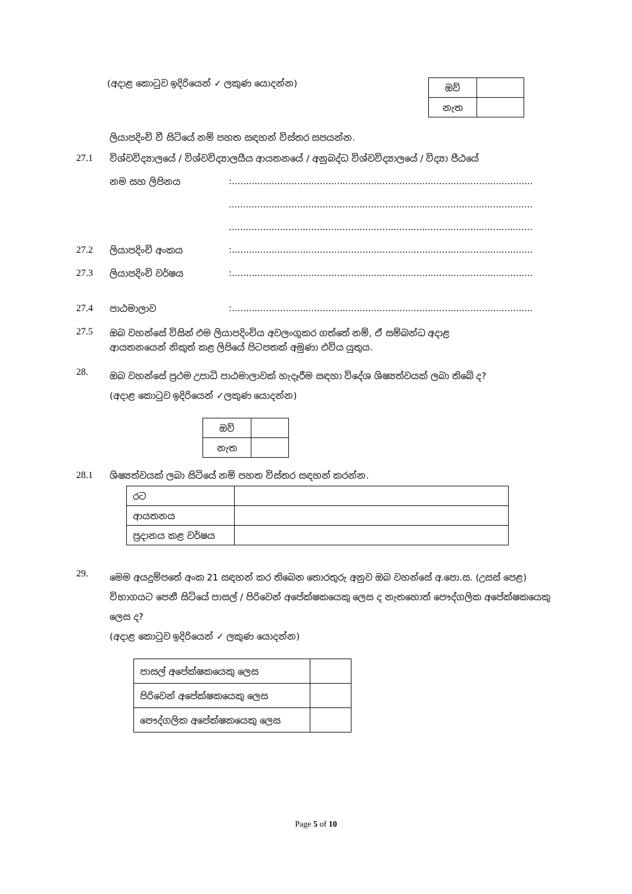(අදාළ කොටුව ඉදිරියෙන් ✓ ලකුණ යොදන්න)
| ඔව් | |
| නැත | |
ලියාපදිංචි වී සිටියේ නම් පහත සඳහන් විස්තර සපයන්න.
27.1 විශ්වවිද්‍යාලයේ / විශ්වවිද්‍යාලයීය ආයතනයේ / අනුබද්ධ විශ්වවිද්‍යාලයේ / විද්‍යා පීඨයේ
නම සහ ලිපිනය:..........................................................................................................
...........................................................................................................
...........................................................................................................
27.2 ලියාපදිංචි අංකය:..........................................................................................................
27.3 ලියාපදිංචි වර්ෂය:..........................................................................................................
27.4 පාඨමාලාව:..........................................................................................................
27.5 ඔබ වහන්සේ විසින් එම ලියාපදිංචිය අවලංගුකර ගත්තේ නම්, ඒ සම්බන්ධ අදාළ
ආයතනයෙන් නිකුත් කළ ලිපියේ පිටපතක් අමුණා එවිය යුතුය.
28. ඔබ වහන්සේ ප්‍රථම උපාධි පාඨමාලාවක් හැදෑරීම සඳහා විදේශ ශිෂ්‍යත්වයක් ලබා තිබේ ද?
(අදාළ කොටුව ඉදිරියෙන් ✓ලකුණ යොදන්න)
| ඔව් | |
| නැත | |
28.1 ශිෂ්‍යත්වයක් ලබා සිටියේ නම් පහත විස්තර සඳහන් කරන්න.
| රට | |
| ආයතනය | |
| ප්‍රදානය කළ වර්ෂය | |
29. මෙම අයදුම්පතේ අංක 21 සඳහන් කර තිබෙන තොරතුරු අනුව ඔබ වහන්සේ අ.පො.ස. (උසස් පෙළ) විභාගයට පෙනී සිටියේ පාසල් / පිරිවෙන් අපේක්ෂකයෙකු ලෙස ද නැතහොත් පෞද්ගලික අපේක්ෂකයෙකු ලෙස ද?
(අදාළ කොටුව ඉදිරියෙන් ✓ ලකුණ යොදන්න)
| පාසල් අපේක්ෂකයෙකු ලෙස | |
| පිරිවෙන් අපේක්ෂකයෙකු ලෙස | |
| පෞද්ගලික අපේක්ෂකයෙකු ලෙස | |
Page 5 of 10